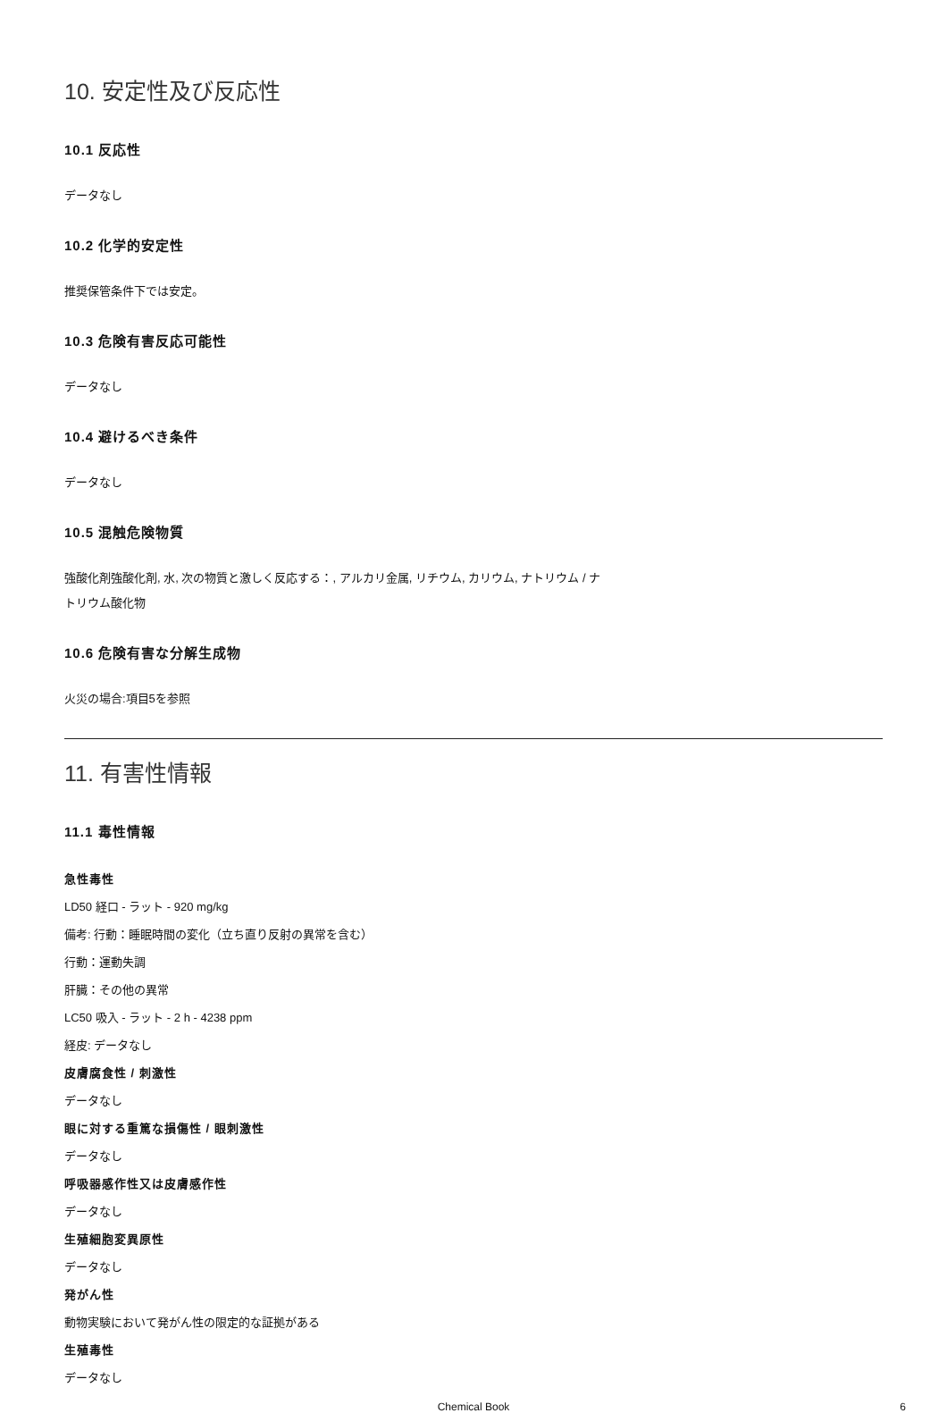10. 安定性及び反応性
10.1 反応性
データなし
10.2 化学的安定性
推奨保管条件下では安定。
10.3 危険有害反応可能性
データなし
10.4 避けるべき条件
データなし
10.5 混触危険物質
強酸化剤強酸化剤, 水, 次の物質と激しく反応する：, アルカリ金属, リチウム, カリウム, ナトリウム / ナ
トリウム酸化物
10.6 危険有害な分解生成物
火災の場合:項目5を参照
11. 有害性情報
11.1 毒性情報
急性毒性
LD50 経口 - ラット - 920 mg/kg
備考: 行動：睡眠時間の変化（立ち直り反射の異常を含む）
行動：運動失調
肝臓：その他の異常
LC50 吸入 - ラット - 2 h - 4238 ppm
経皮: データなし
皮膚腐食性 / 刺激性
データなし
眼に対する重篤な損傷性 / 眼刺激性
データなし
呼吸器感作性又は皮膚感作性
データなし
生殖細胞変異原性
データなし
発がん性
動物実験において発がん性の限定的な証拠がある
生殖毒性
データなし
Chemical Book 6